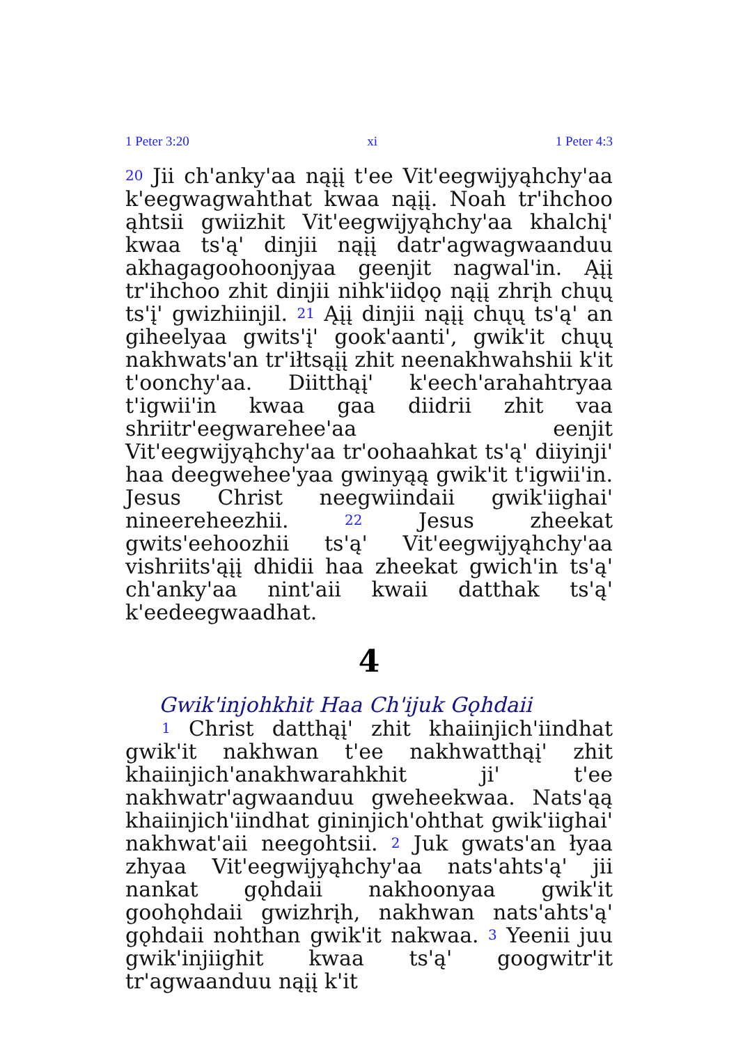1 Peter 3:20 xi 1 Peter 4:3
<sup>20</sup> Jii ch'anky'aa nąįį t'ee Vit'eegwijyąhchy'aa k'eegwagwahthat kwaa nąįį. Noah tr'ihchoo ąhtsii gwiizhit Vit'eegwijyąhchy'aa khalchį' kwaa ts'ą' dinjii nąįį datr'agwagwaanduu akhagagoohoonjyaa geenjit nagwal'in. Ąįį tr'ihchoo zhit dinjii nihk'iidǫǫ nąįį zhrįh chųų ts'į' gwizhiinjil. <sup>21</sup> Ąįį dinjii nąįį chųų ts'ą' an giheelyaa gwits'į' gook'aanti', gwik'it chųų nakhwats'an tr'iłtsąįį zhit neenakhwahshii k'it t'oonchy'aa. Diitthąį' k'eech'arahahtryaa t'igwii'in kwaa gaa diidrii zhit vaa shriitr'eegwarehee'aa eenjit Vit'eegwijyąhchy'aa tr'oohaahkat ts'ą' diiyinji' haa deegwehee'yaa gwinyąą gwik'it t'igwii'in. Jesus Christ neegwiindaii gwik'iighai' nineereheezhii. <sup>22</sup> Jesus zheekat gwits'eehoozhii ts'ą' Vit'eegwijyąhchy'aa vishriits'ąįį dhidii haa zheekat gwich'in ts'ą' ch'anky'aa nint'aii kwaii datthak ts'ą' k'eedeegwaadhat.
4
Gwik'injohkhit Haa Ch'ijuk Gǫhdaii
<sup>1</sup> Christ datthąį' zhit khaiinjich'iindhat gwik'it nakhwan t'ee nakhwatthąį' zhit khaiinjich'anakhwarahkhit ji' t'ee nakhwatr'agwaanduu gweheekwaa. Nats'ąą khaiinjich'iindhat gininjich'ohthat gwik'iighai' nakhwat'aii neegohtsii. <sup>2</sup> Juk gwats'an łyaa zhyaa Vit'eegwijyąhchy'aa nats'ahts'ą' jii nankat gǫhdaii nakhoonyaa gwik'it goohǫhdaii gwizhrįh, nakhwan nats'ahts'ą' gǫhdaii nohthan gwik'it nakwaa. <sup>3</sup> Yeenii juu gwik'injiighit kwaa ts'ą' googwitr'it tr'agwaanduu nąįį k'it